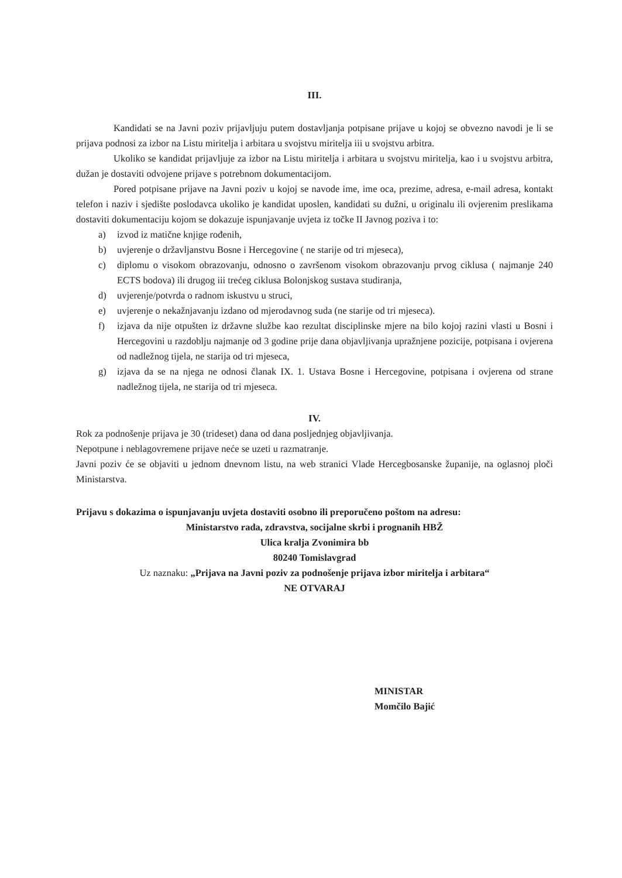III.
Kandidati se na Javni poziv prijavljuju putem dostavljanja potpisane prijave u kojoj se obvezno navodi je li se prijava podnosi za izbor na Listu miritelja i arbitara u svojstvu miritelja iii u svojstvu arbitra.
Ukoliko se kandidat prijavljuje za izbor na Listu miritelja i arbitara u svojstvu miritelja, kao i u svojstvu arbitra, dužan je dostaviti odvojene prijave s potrebnom dokumentacijom.
Pored potpisane prijave na Javni poziv u kojoj se navode ime, ime oca, prezime, adresa, e-mail adresa, kontakt telefon i naziv i sjedište poslodavca ukoliko je kandidat uposlen, kandidati su dužni, u originalu ili ovjerenim preslikama dostaviti dokumentaciju kojom se dokazuje ispunjavanje uvjeta iz točke II Javnog poziva i to:
a) izvod iz matične knjige rođenih,
b) uvjerenje o državljanstvu Bosne i Hercegovine ( ne starije od tri mjeseca),
c) diplomu o visokom obrazovanju, odnosno o završenom visokom obrazovanju prvog ciklusa ( najmanje 240 ECTS bodova) ili drugog iii trećeg ciklusa Bolonjskog sustava studiranja,
d) uvjerenje/potvrda o radnom iskustvu u struci,
e) uvjerenje o nekažnjavanju izdano od mjerodavnog suda (ne starije od tri mjeseca).
f) izjava da nije otpušten iz državne službe kao rezultat disciplinske mjere na bilo kojoj razini vlasti u Bosni i Hercegovini u razdoblju najmanje od 3 godine prije dana objavljivanja upražnjene pozicije, potpisana i ovjerena od nadležnog tijela, ne starija od tri mjeseca,
g) izjava da se na njega ne odnosi članak IX. 1. Ustava Bosne i Hercegovine, potpisana i ovjerena od strane nadležnog tijela, ne starija od tri mjeseca.
IV.
Rok za podnošenje prijava je 30 (trideset) dana od dana posljednjeg objavljivanja.
Nepotpune i neblagovremene prijave neće se uzeti u razmatranje.
Javni poziv će se objaviti u jednom dnevnom listu, na web stranici Vlade Hercegbosanske županije, na oglasnoj ploči Ministarstva.
Prijavu s dokazima o ispunjavanju uvjeta dostaviti osobno ili preporučeno poštom na adresu:
Ministarstvo rada, zdravstva, socijalne skrbi i prognanih HBŽ
Ulica kralja Zvonimira bb
80240 Tomislavgrad
Uz naznaku: „Prijava na Javni poziv za podnošenje prijava izbor miritelja i arbitara“
NE OTVARAJ
MINISTAR
Momčilo Bajić